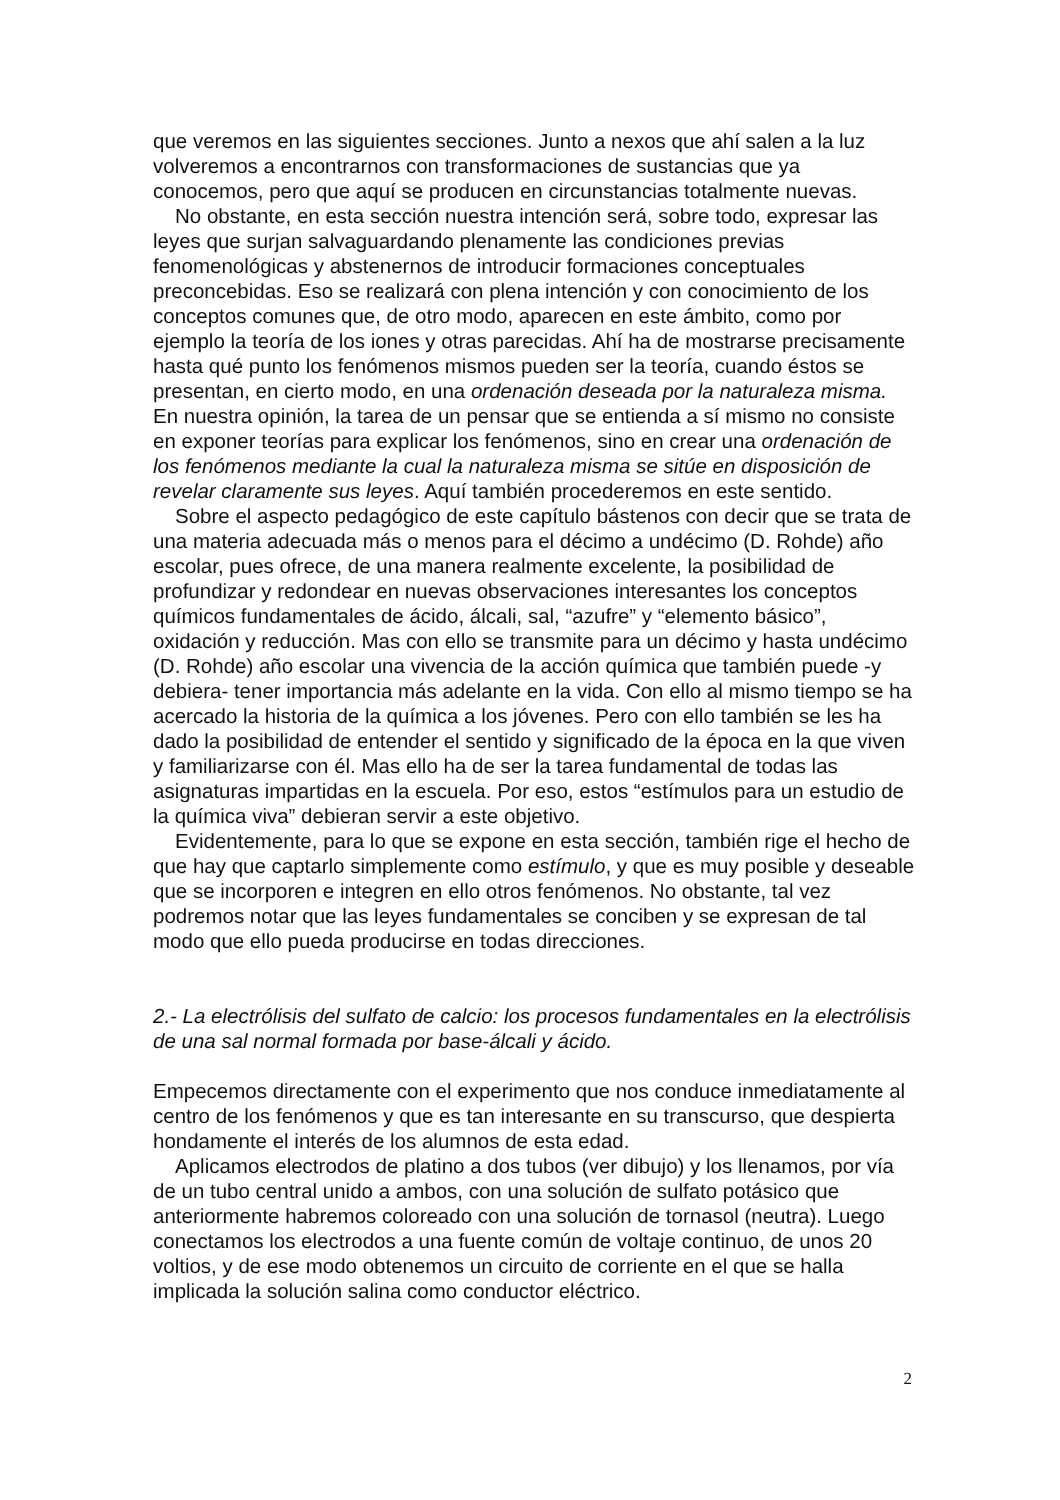que veremos en las siguientes secciones. Junto a nexos que ahí salen a la luz volveremos a encontrarnos con transformaciones de sustancias que ya conocemos, pero que aquí se producen en circunstancias totalmente nuevas.
No obstante, en esta sección nuestra intención será, sobre todo, expresar las leyes que surjan salvaguardando plenamente las condiciones previas fenomenológicas y abstenernos de introducir formaciones conceptuales preconcebidas. Eso se realizará con plena intención y con conocimiento de los conceptos comunes que, de otro modo, aparecen en este ámbito, como por ejemplo la teoría de los iones y otras parecidas. Ahí ha de mostrarse precisamente hasta qué punto los fenómenos mismos pueden ser la teoría, cuando éstos se presentan, en cierto modo, en una ordenación deseada por la naturaleza misma. En nuestra opinión, la tarea de un pensar que se entienda a sí mismo no consiste en exponer teorías para explicar los fenómenos, sino en crear una ordenación de los fenómenos mediante la cual la naturaleza misma se sitúe en disposición de revelar claramente sus leyes. Aquí también procederemos en este sentido.
Sobre el aspecto pedagógico de este capítulo bástenos con decir que se trata de una materia adecuada más o menos para el décimo a undécimo (D. Rohde) año escolar, pues ofrece, de una manera realmente excelente, la posibilidad de profundizar y redondear en nuevas observaciones interesantes los conceptos químicos fundamentales de ácido, álcali, sal, “azufre” y “elemento básico”, oxidación y reducción. Mas con ello se transmite para un décimo y hasta undécimo (D. Rohde) año escolar una vivencia de la acción química que también puede -y debiera- tener importancia más adelante en la vida. Con ello al mismo tiempo se ha acercado la historia de la química a los jóvenes. Pero con ello también se les ha dado la posibilidad de entender el sentido y significado de la época en la que viven y familiarizarse con él. Mas ello ha de ser la tarea fundamental de todas las asignaturas impartidas en la escuela. Por eso, estos “estímulos para un estudio de la química viva” debieran servir a este objetivo.
Evidentemente, para lo que se expone en esta sección, también rige el hecho de que hay que captarlo simplemente como estímulo, y que es muy posible y deseable que se incorporen e integren en ello otros fenómenos. No obstante, tal vez podremos notar que las leyes fundamentales se conciben y se expresan de tal modo que ello pueda producirse en todas direcciones.
2.- La electrólisis del sulfato de calcio: los procesos fundamentales en la electrólisis de una sal normal formada por base-álcali y ácido.
Empecemos directamente con el experimento que nos conduce inmediatamente al centro de los fenómenos y que es tan interesante en su transcurso, que despierta hondamente el interés de los alumnos de esta edad.
Aplicamos electrodos de platino a dos tubos (ver dibujo) y los llenamos, por vía de un tubo central unido a ambos, con una solución de sulfato potásico que anteriormente habremos coloreado con una solución de tornasol (neutra). Luego conectamos los electrodos a una fuente común de voltaje continuo, de unos 20 voltios, y de ese modo obtenemos un circuito de corriente en el que se halla implicada la solución salina como conductor eléctrico.
2